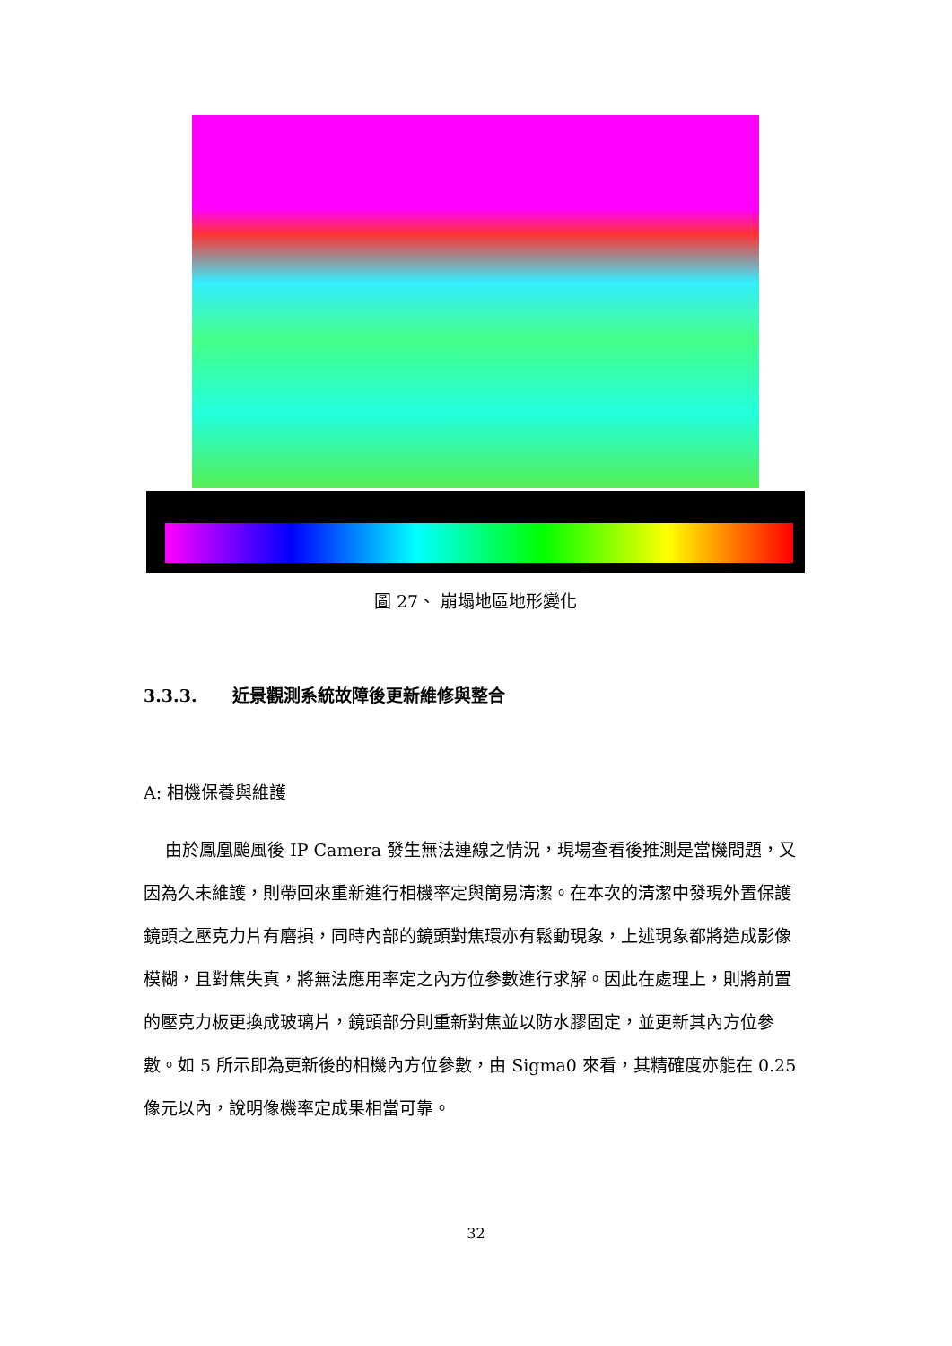圖 27、 崩塌地區地形變化
3.3.3. 近景觀測系統故障後更新維修與整合
A: 相機保養與維護
由於鳳凰颱風後 IP Camera 發生無法連線之情況，現場查看後推測是當機問題，又因為久未維護，則帶回來重新進行相機率定與簡易清潔。在本次的清潔中發現外置保護鏡頭之壓克力片有磨損，同時內部的鏡頭對焦環亦有鬆動現象，上述現象都將造成影像模糊，且對焦失真，將無法應用率定之內方位參數進行求解。因此在處理上，則將前置的壓克力板更換成玻璃片，鏡頭部分則重新對焦並以防水膠固定，並更新其內方位參數。如 5 所示即為更新後的相機內方位參數，由 Sigma0 來看，其精確度亦能在 0.25 像元以內，說明像機率定成果相當可靠。
32